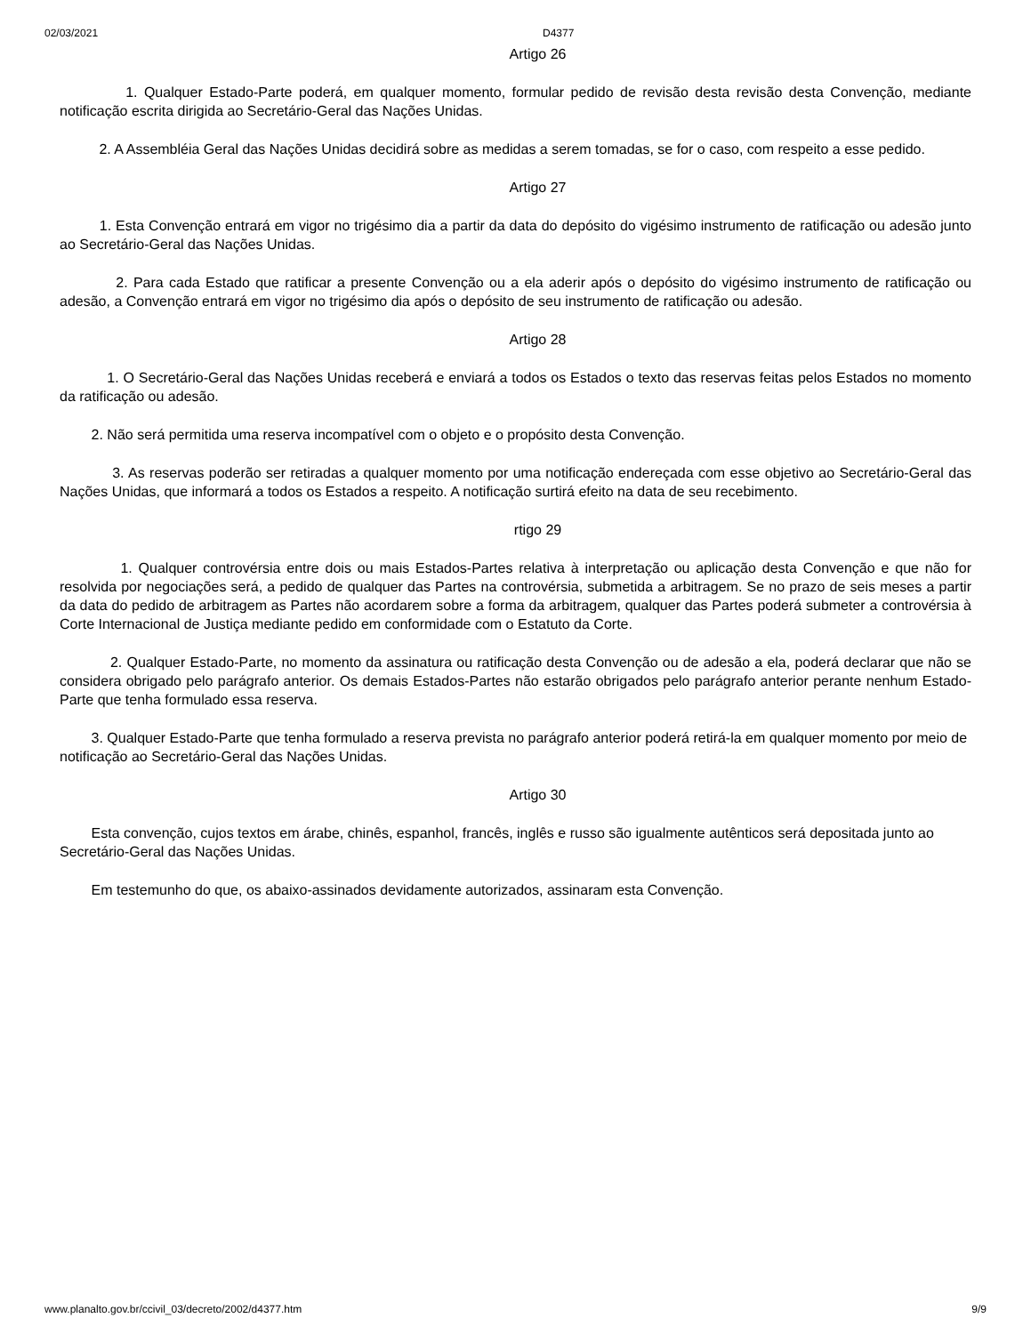02/03/2021 D4377
Artigo 26
1. Qualquer Estado-Parte poderá, em qualquer momento, formular pedido de revisão desta revisão desta Convenção, mediante notificação escrita dirigida ao Secretário-Geral das Nações Unidas.
2. A Assembléia Geral das Nações Unidas decidirá sobre as medidas a serem tomadas, se for o caso, com respeito a esse pedido.
Artigo 27
1. Esta Convenção entrará em vigor no trigésimo dia a partir da data do depósito do vigésimo instrumento de ratificação ou adesão junto ao Secretário-Geral das Nações Unidas.
2. Para cada Estado que ratificar a presente Convenção ou a ela aderir após o depósito do vigésimo instrumento de ratificação ou adesão, a Convenção entrará em vigor no trigésimo dia após o depósito de seu instrumento de ratificação ou adesão.
Artigo 28
1. O Secretário-Geral das Nações Unidas receberá e enviará a todos os Estados o texto das reservas feitas pelos Estados no momento da ratificação ou adesão.
2. Não será permitida uma reserva incompatível com o objeto e o propósito desta Convenção.
3. As reservas poderão ser retiradas a qualquer momento por uma notificação endereçada com esse objetivo ao Secretário-Geral das Nações Unidas, que informará a todos os Estados a respeito. A notificação surtirá efeito na data de seu recebimento.
rtigo 29
1. Qualquer controvérsia entre dois ou mais Estados-Partes relativa à interpretação ou aplicação desta Convenção e que não for resolvida por negociações será, a pedido de qualquer das Partes na controvérsia, submetida a arbitragem. Se no prazo de seis meses a partir da data do pedido de arbitragem as Partes não acordarem sobre a forma da arbitragem, qualquer das Partes poderá submeter a controvérsia à Corte Internacional de Justiça mediante pedido em conformidade com o Estatuto da Corte.
2. Qualquer Estado-Parte, no momento da assinatura ou ratificação desta Convenção ou de adesão a ela, poderá declarar que não se considera obrigado pelo parágrafo anterior. Os demais Estados-Partes não estarão obrigados pelo parágrafo anterior perante nenhum Estado-Parte que tenha formulado essa reserva.
3. Qualquer Estado-Parte que tenha formulado a reserva prevista no parágrafo anterior poderá retirá-la em qualquer momento por meio de notificação ao Secretário-Geral das Nações Unidas.
Artigo 30
Esta convenção, cujos textos em árabe, chinês, espanhol, francês, inglês e russo são igualmente autênticos será depositada junto ao Secretário-Geral das Nações Unidas.
Em testemunho do que, os abaixo-assinados devidamente autorizados, assinaram esta Convenção.
www.planalto.gov.br/ccivil_03/decreto/2002/d4377.htm 9/9